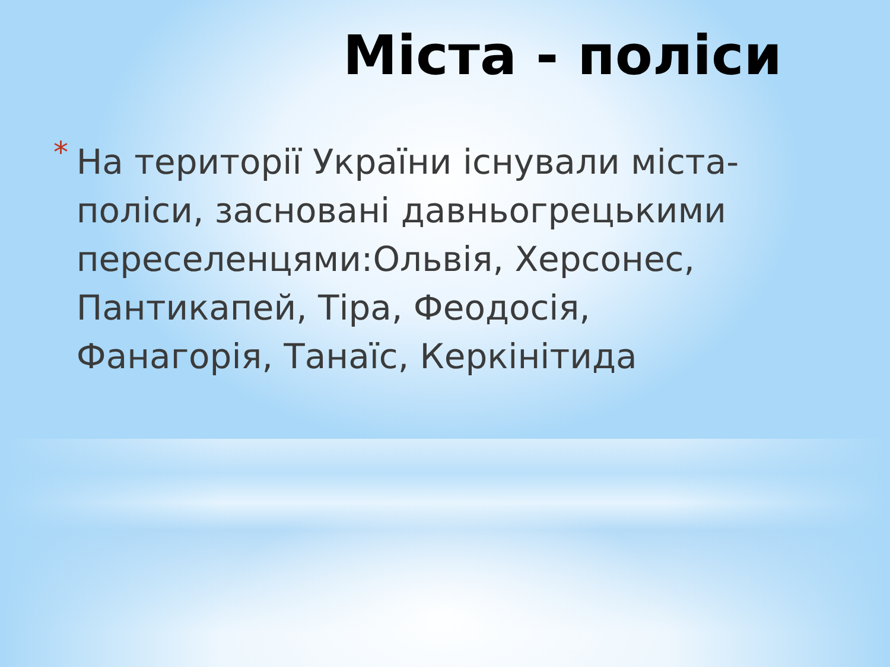Міста - поліси
*
На території України існували міста-поліси, засновані давньогрецькими переселенцями:Ольвія, Херсонес, Пантикапей, Тіра, Феодосія, Фанагорія, Танаїс, Керкінітида